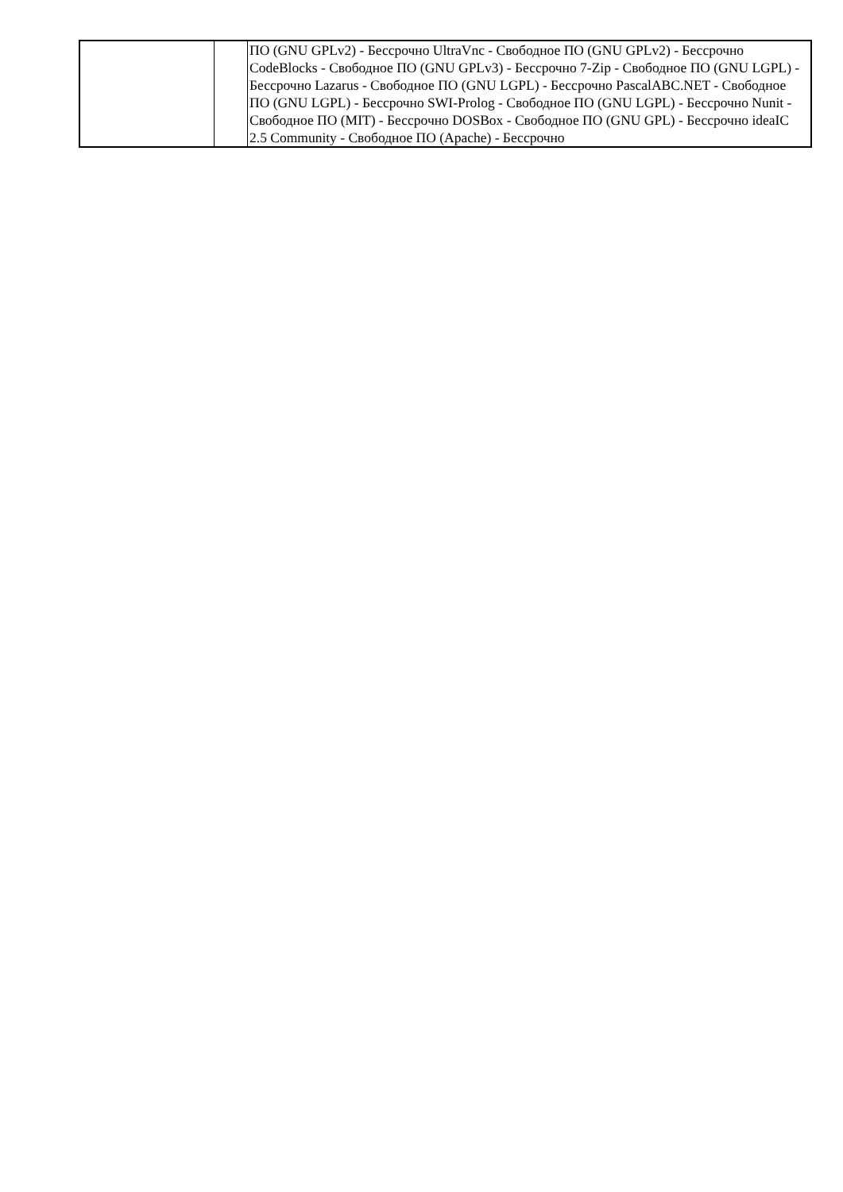| | | ПО (GNU GPLv2) - Бессрочно UltraVnc - Свободное ПО (GNU GPLv2) - Бессрочно CodeBlocks - Свободное ПО (GNU GPLv3) - Бессрочно 7-Zip - Свободное ПО (GNU LGPL) - Бессрочно Lazarus - Свободное ПО (GNU LGPL) - Бессрочно PascalABC.NET - Свободное ПО (GNU LGPL) - Бессрочно SWI-Prolog - Свободное ПО (GNU LGPL) - Бессрочно Nunit - Свободное ПО (MIT) - Бессрочно DOSBox - Свободное ПО (GNU GPL) - Бессрочно ideaIC 2.5 Community - Свободное ПО (Apache) - Бессрочно |